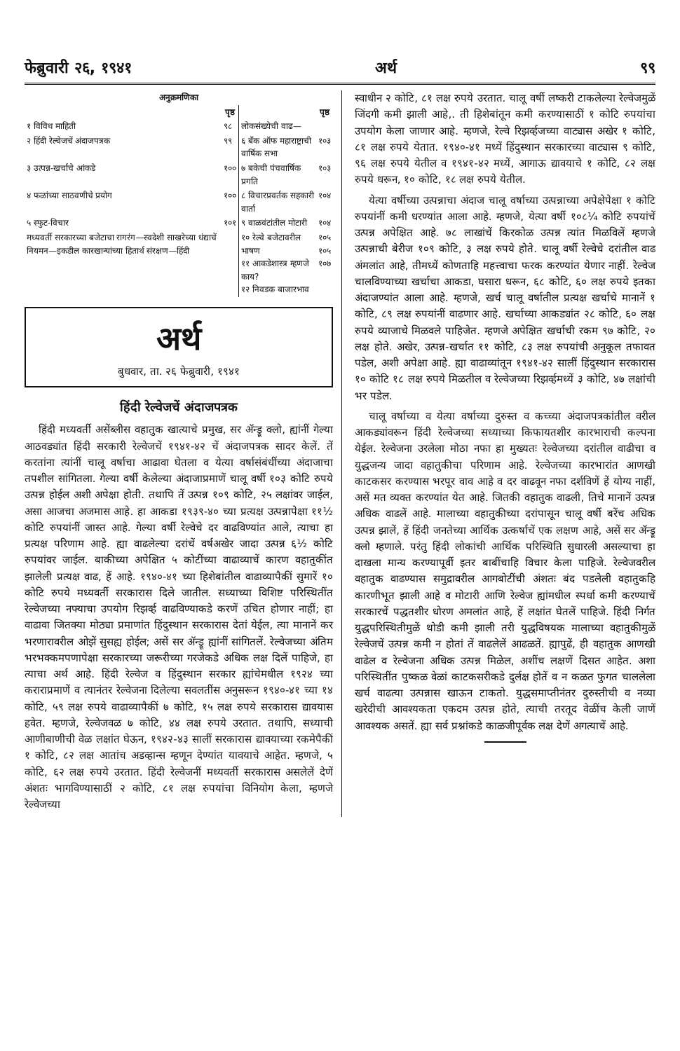फेब्रुवारी २६, १९४१ अर्थ ९९
| अनुक्रमणिका | | | |
| --- | --- | --- | --- |
| | पृष्ठ | | पृष्ठ |
| १ विविध माहिती | ९८ | लोकसंख्येची वाढ— | |
| २ हिंदी रेल्वेजचें अंदाजपत्रक | ९९ | ६ बँक ऑफ महाराष्ट्राची वार्षिक सभा | १०३ |
| ३ उत्पन्न-खर्चाचे आंकडे | १०० | ७ बकेची पंचवार्षिक प्रगति | १०३ |
| ४ फळांच्या साठवणीचे प्रयोग | १०० | ८ विचारप्रवर्तक सहकारी वार्ता | १०४ |
| ५ स्फुट-विचार | १०१ | ९ वाळवंटांतील मोटारी | १०४ |
| मध्यवर्ती सरकारच्या बजेटाचा रागरंग—स्वदेशी साखरेच्या धंद्याचें नियमन—इकडील कारखान्यांच्या हितार्थ संरक्षण—हिंदी | | १० रेल्वे बजेटावरील भाषण ११ आकडेशास्त्र म्हणजे काय? १२ निवडक बाजारभाव | १०५ १०५ १०७ |
अर्थ
बुधवार, ता. २६ फेब्रुवारी, १९४१
हिंदी रेल्वेजचें अंदाजपत्रक
हिंदी मध्यवर्ती असेंब्लीस वहातुक खात्याचे प्रमुख, सर ॲन्ड्रू क्लो, ह्यांनीं गेल्या आठवड्यांत हिंदी सरकारी रेल्वेजचें १९४१-४२ चें अंदाजपत्रक सादर केलें. तें करतांना त्यांनीं चालू वर्षाचा आढावा घेतला व येत्या वर्षासंबंधींच्या अंदाजाचा तपशील सांगितला. गेल्या वर्षी केलेल्या अंदाजाप्रमाणें चालू वर्षी १०३ कोटि रुपये उत्पन्न होईल अशी अपेक्षा होती. तथापि तें उत्पन्न १०९ कोटि, २५ लक्षांवर जाईल, असा आजचा अजमास आहे. हा आकडा १९३९-४० च्या प्रत्यक्ष उत्पन्नापेक्षा ११½ कोटि रुपयांनीं जास्त आहे. गेल्या वर्षी रेल्वेचे दर वाढविण्यांत आले, त्याचा हा प्रत्यक्ष परिणाम आहे. ह्या वाढलेल्या दरांचें वर्षअखेर जादा उत्पन्न ६½ कोटि रुपयांवर जाईल. बाकीच्या अपेक्षित ५ कोटींच्या वाढाव्याचें कारण वहातुकींत झालेली प्रत्यक्ष वाढ, हें आहे. १९४०-४१ च्या हिशेबांतील वाढाव्यापैकीं सुमारें १० कोटि रुपये मध्यवर्ती सरकारास दिले जातील. सध्याच्या विशिष्ट परिस्थितींत रेल्वेजच्या नफ्याचा उपयोग रिझर्व्ह वाढविण्याकडे करणें उचित होणार नाहीं; हा वाढावा जितक्या मोठ्या प्रमाणांत हिंदुस्थान सरकारास देतां येईल, त्या मानानें कर भरणारावरील ओझें सुसह्य होईल; असें सर ॲन्ड्रू ह्यांनीं सांगितलें. रेल्वेजच्या अंतिम भरभक्कमपणापेक्षा सरकारच्या जरूरीच्या गरजेकडे अधिक लक्ष दिलें पाहिजे, हा त्याचा अर्थ आहे. हिंदी रेल्वेज व हिंदुस्थान सरकार ह्यांचेमधील १९२४ च्या कराराप्रमाणें व त्यानंतर रेल्वेजना दिलेल्या सवलतींस अनुसरून १९४०-४१ च्या १४ कोटि, ५९ लक्ष रुपये वाढाव्यापैकीं ७ कोटि, १५ लक्ष रुपये सरकारास द्यावयास हवेत. म्हणजे, रेल्वेजवळ ७ कोटि, ४४ लक्ष रुपये उरतात. तथापि, सध्याची आणीबाणीची वेळ लक्षांत घेऊन, १९४२-४३ सालीं सरकारास द्यावयाच्या रकमेपैकीं १ कोटि, ८२ लक्ष आतांच अडव्हान्स म्हणून देण्यांत यावयाचे आहेत. म्हणजे, ५ कोटि, ६२ लक्ष रुपये उरतात. हिंदी रेल्वेजनीं मध्यवर्ती सरकारास असलेलें देणें अंशतः भागविण्यासाठीं २ कोटि, ८१ लक्ष रुपयांचा विनियोग केला, म्हणजे रेल्वेजच्या
स्वाधीन २ कोटि, ८१ लक्ष रुपये उरतात. चालू वर्षी लष्करी टाकलेल्या रेल्वेजमुळें जिंदगी कमी झाली आहे,. ती हिशेबांतून कमी करण्यासाठीं १ कोटि रुपयांचा उपयोग केला जाणार आहे. म्हणजे, रेल्वे रिझर्व्हजच्या वाट्यास अखेर १ कोटि, ८१ लक्ष रुपये येतात. १९४०-४१ मध्यें हिंदुस्थान सरकारच्या वाट्यास ९ कोटि, ९६ लक्ष रुपये येतील व १९४१-४२ मध्यें, आगाऊ द्यावयाचे १ कोटि, ८२ लक्ष रुपये धरून, १० कोटि, १८ लक्ष रुपये येतील.
येत्या वर्षीच्या उत्पन्नाचा अंदाज चालू वर्षाच्या उत्पन्नाच्या अपेक्षेपेक्षा १ कोटि रुपयांनीं कमी धरण्यांत आला आहे. म्हणजे, येत्या वर्षी १०८¼ कोटि रुपयांचें उत्पन्न अपेक्षित आहे. ७८ लाखांचें किरकोळ उत्पन्न त्यांत मिळविलें म्हणजे उत्पन्नाची बेरीज १०९ कोटि, ३ लक्ष रुपये होते. चालू वर्षी रेल्वेचे दरांतील वाढ अंमलांत आहे, तीमध्यें कोणताहि महत्त्वाचा फरक करण्यांत येणार नाहीं. रेल्वेज चालविण्याच्या खर्चाचा आकडा, घसारा धरून, ६८ कोटि, ६० लक्ष रुपये इतका अंदाजण्यांत आला आहे. म्हणजे, खर्च चालू वर्षातील प्रत्यक्ष खर्चाचे मानानें १ कोटि, ८९ लक्ष रुपयांनीं वाढणार आहे. खर्चाच्या आकड्यांत २८ कोटि, ६० लक्ष रुपये व्याजाचे मिळवले पाहिजेत. म्हणजे अपेक्षित खर्चाची रकम ९७ कोटि, २० लक्ष होते. अखेर, उत्पन्न-खर्चात ११ कोटि, ८३ लक्ष रुपयांची अनुकूल तफावत पडेल, अशी अपेक्षा आहे. ह्या वाढाव्यांतून १९४१-४२ सालीं हिंदुस्थान सरकारास १० कोटि १८ लक्ष रुपये मिळतील व रेल्वेजच्या रिझर्व्हमध्यें ३ कोटि, ४७ लक्षांची भर पडेल.
चालू वर्षाच्या व येत्या वर्षाच्या दुरुस्त व कच्च्या अंदाजपत्रकांतील वरील आकड्यांवरून हिंदी रेल्वेजच्या सध्याच्या किफायतशीर कारभाराची कल्पना येईल. रेल्वेजना उरलेला मोठा नफा हा मुख्यतः रेल्वेजच्या दरांतील वाढीचा व युद्धजन्य जादा वहातुकीचा परिणाम आहे. रेल्वेजच्या कारभारांत आणखी काटकसर करण्यास भरपूर वाव आहे व दर वाढवून नफा दर्शविणें हें योग्य नाहीं, असें मत व्यक्त करण्यांत येत आहे. जितकी वहातुक वाढली, तिचे मानानें उत्पन्न अधिक वाढलें आहे. मालाच्या वहातुकीच्या दरांपासून चालू वर्षी बरेंच अधिक उत्पन्न झालें, हें हिंदी जनतेच्या आर्थिक उत्कर्षाचें एक लक्षण आहे, असें सर ॲन्ड्रू क्लो म्हणाले. परंतु हिंदी लोकांची आर्थिक परिस्थिति सुधारली असल्याचा हा दाखला मान्य करण्यापूर्वी इतर बाबींचाहि विचार केला पाहिजे. रेल्वेजवरील वहातुक वाढण्यास समुद्रावरील आगबोटींची अंशतः बंद पडलेली वहातुकहि कारणीभूत झाली आहे व मोटारी आणि रेल्वेज ह्यांमधील स्पर्धा कमी करण्याचें सरकारचें पद्धतशीर धोरण अमलांत आहे, हें लक्षांत घेतलें पाहिजे. हिंदी निर्गत युद्धपरिस्थितीमुळें थोडी कमी झाली तरी युद्धविषयक मालाच्या वहातुकीमुळें रेल्वेजचें उत्पन्न कमी न होतां तें वाढलेलें आढळतें. ह्यापुढें, ही वहातुक आणखी वाढेल व रेल्वेजना अधिक उत्पन्न मिळेल, अशींच लक्षणें दिसत आहेत. अशा परिस्थितींत पुष्कळ वेळां काटकसरीकडे दुर्लक्ष होतें व न कळत फुगत चाललेला खर्च वाढत्या उत्पन्नास खाऊन टाकतो. युद्धसमाप्तीनंतर दुरुस्तीची व नव्या खरेदीची आवश्यकता एकदम उत्पन्न होते, त्याची तरतूद वेळींच केली जाणें आवश्यक असतें. ह्या सर्व प्रश्नांकडे काळजीपूर्वक लक्ष देणें अगत्याचें आहे.